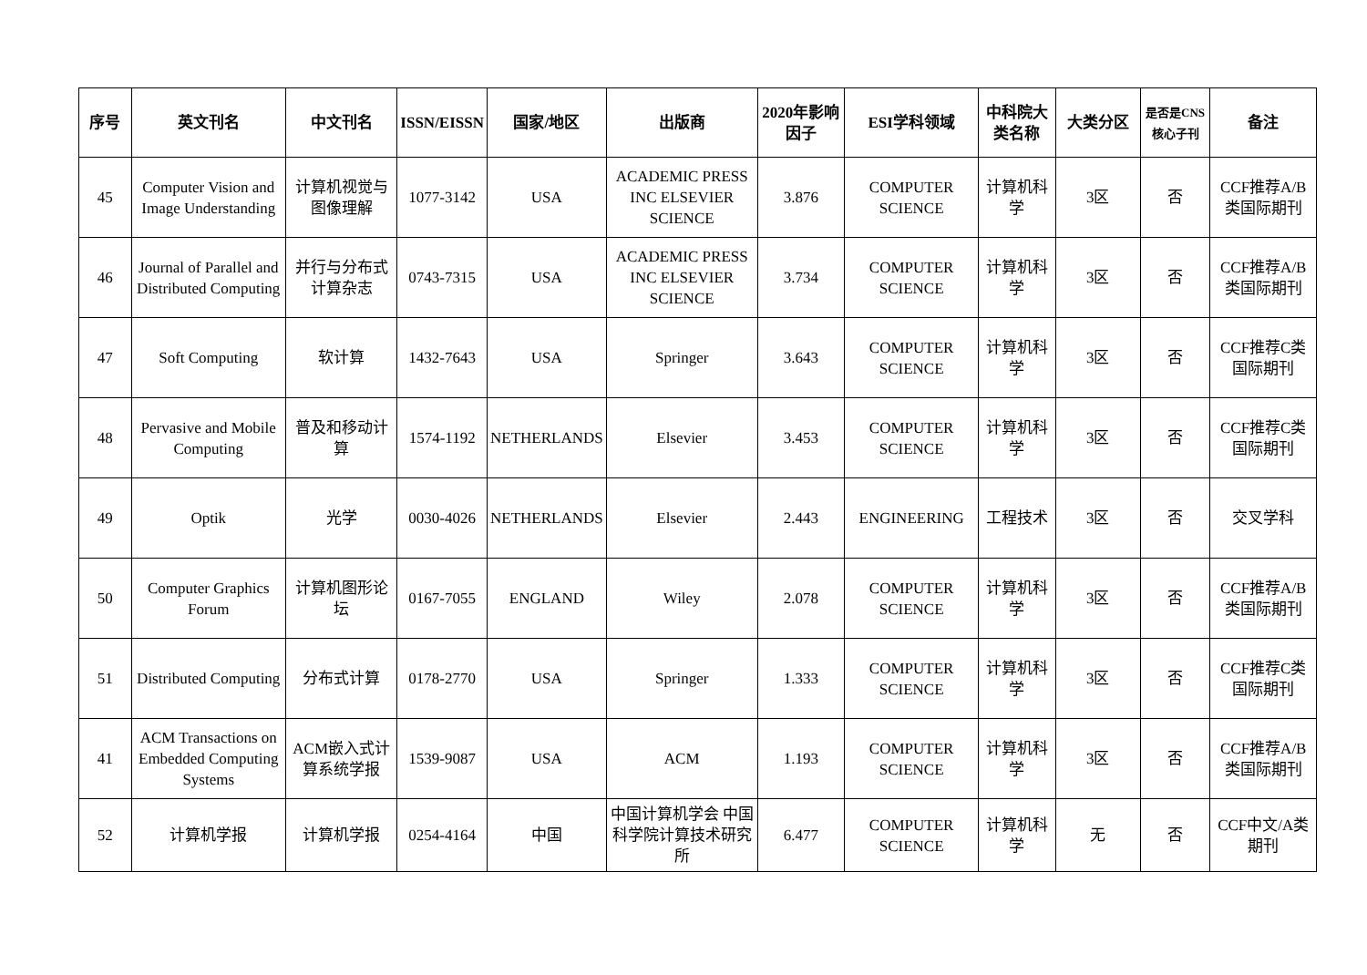| 序号 | 英文刊名 | 中文刊名 | ISSN/EISSN | 国家/地区 | 出版商 | 2020年影响因子 | ESI学科领域 | 中科院大类名称 | 大类分区 | 是否是CNS核心子刊 | 备注 |
| --- | --- | --- | --- | --- | --- | --- | --- | --- | --- | --- | --- |
| 45 | Computer Vision and Image Understanding | 计算机视觉与图像理解 | 1077-3142 | USA | ACADEMIC PRESS INC ELSEVIER SCIENCE | 3.876 | COMPUTER SCIENCE | 计算机科学 | 3区 | 否 | CCF推荐A/B类国际期刊 |
| 46 | Journal of Parallel and Distributed Computing | 并行与分布式计算杂志 | 0743-7315 | USA | ACADEMIC PRESS INC ELSEVIER SCIENCE | 3.734 | COMPUTER SCIENCE | 计算机科学 | 3区 | 否 | CCF推荐A/B类国际期刊 |
| 47 | Soft Computing | 软计算 | 1432-7643 | USA | Springer | 3.643 | COMPUTER SCIENCE | 计算机科学 | 3区 | 否 | CCF推荐C类国际期刊 |
| 48 | Pervasive and Mobile Computing | 普及和移动计算 | 1574-1192 | NETHERLANDS | Elsevier | 3.453 | COMPUTER SCIENCE | 计算机科学 | 3区 | 否 | CCF推荐C类国际期刊 |
| 49 | Optik | 光学 | 0030-4026 | NETHERLANDS | Elsevier | 2.443 | ENGINEERING | 工程技术 | 3区 | 否 | 交叉学科 |
| 50 | Computer Graphics Forum | 计算机图形论坛 | 0167-7055 | ENGLAND | Wiley | 2.078 | COMPUTER SCIENCE | 计算机科学 | 3区 | 否 | CCF推荐A/B类国际期刊 |
| 51 | Distributed Computing | 分布式计算 | 0178-2770 | USA | Springer | 1.333 | COMPUTER SCIENCE | 计算机科学 | 3区 | 否 | CCF推荐C类国际期刊 |
| 41 | ACM Transactions on Embedded Computing Systems | ACM嵌入式计算系统学报 | 1539-9087 | USA | ACM | 1.193 | COMPUTER SCIENCE | 计算机科学 | 3区 | 否 | CCF推荐A/B类国际期刊 |
| 52 | 计算机学报 | 计算机学报 | 0254-4164 | 中国 | 中国计算机学会 中国科学院计算技术研究所 | 6.477 | COMPUTER SCIENCE | 计算机科学 | 无 | 否 | CCF中文/A类期刊 |